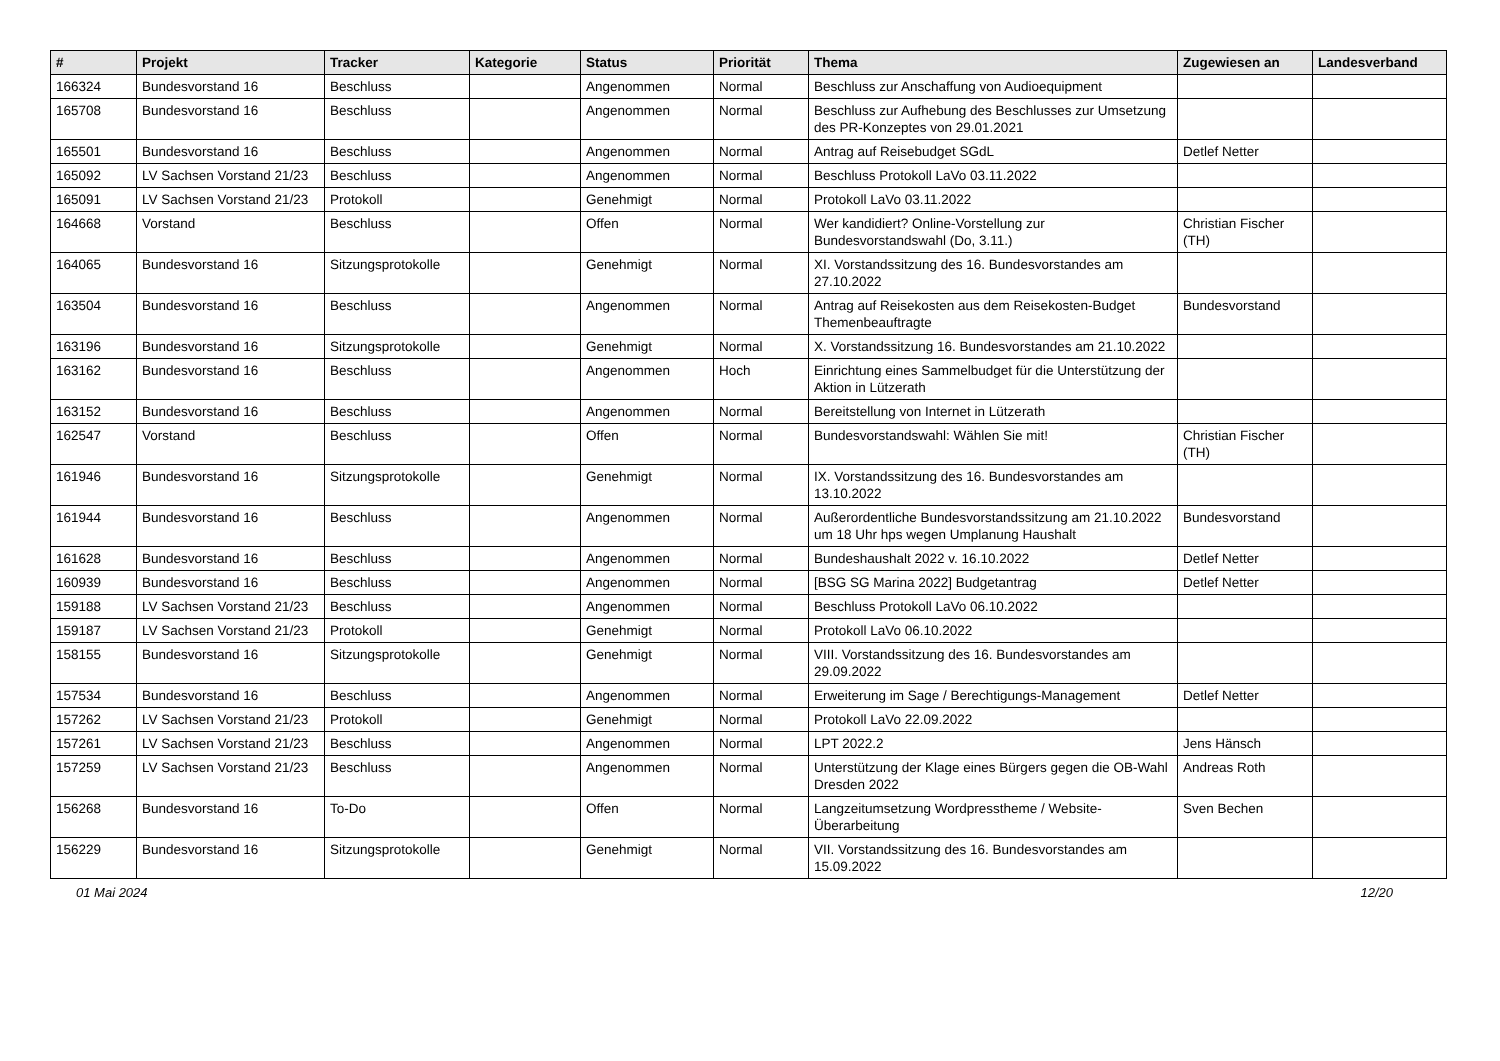| # | Projekt | Tracker | Kategorie | Status | Priorität | Thema | Zugewiesen an | Landesverband |
| --- | --- | --- | --- | --- | --- | --- | --- | --- |
| 166324 | Bundesvorstand 16 | Beschluss | | Angenommen | Normal | Beschluss zur Anschaffung von Audioequipment | | |
| 165708 | Bundesvorstand 16 | Beschluss | | Angenommen | Normal | Beschluss zur Aufhebung des Beschlusses zur Umsetzung des PR-Konzeptes von 29.01.2021 | | |
| 165501 | Bundesvorstand 16 | Beschluss | | Angenommen | Normal | Antrag auf Reisebudget SGdL | Detlef Netter | |
| 165092 | LV Sachsen Vorstand 21/23 | Beschluss | | Angenommen | Normal | Beschluss Protokoll LaVo 03.11.2022 | | |
| 165091 | LV Sachsen Vorstand 21/23 | Protokoll | | Genehmigt | Normal | Protokoll LaVo 03.11.2022 | | |
| 164668 | Vorstand | Beschluss | | Offen | Normal | Wer kandidiert? Online-Vorstellung zur Bundesvorstandswahl (Do, 3.11.) | Christian Fischer (TH) | |
| 164065 | Bundesvorstand 16 | Sitzungsprotokolle | | Genehmigt | Normal | XI. Vorstandssitzung des 16. Bundesvorstandes am 27.10.2022 | | |
| 163504 | Bundesvorstand 16 | Beschluss | | Angenommen | Normal | Antrag auf Reisekosten aus dem Reisekosten-Budget Themenbeauftragte | Bundesvorstand | |
| 163196 | Bundesvorstand 16 | Sitzungsprotokolle | | Genehmigt | Normal | X. Vorstandssitzung 16. Bundesvorstandes am 21.10.2022 | | |
| 163162 | Bundesvorstand 16 | Beschluss | | Angenommen | Hoch | Einrichtung eines Sammelbudget für die Unterstützung der Aktion in Lützerath | | |
| 163152 | Bundesvorstand 16 | Beschluss | | Angenommen | Normal | Bereitstellung von Internet in Lützerath | | |
| 162547 | Vorstand | Beschluss | | Offen | Normal | Bundesvorstandswahl: Wählen Sie mit! | Christian Fischer (TH) | |
| 161946 | Bundesvorstand 16 | Sitzungsprotokolle | | Genehmigt | Normal | IX. Vorstandssitzung des 16. Bundesvorstandes am 13.10.2022 | | |
| 161944 | Bundesvorstand 16 | Beschluss | | Angenommen | Normal | Außerordentliche Bundesvorstandssitzung am 21.10.2022 um 18 Uhr hps wegen Umplanung Haushalt | Bundesvorstand | |
| 161628 | Bundesvorstand 16 | Beschluss | | Angenommen | Normal | Bundeshaushalt 2022 v. 16.10.2022 | Detlef Netter | |
| 160939 | Bundesvorstand 16 | Beschluss | | Angenommen | Normal | [BSG SG Marina 2022] Budgetantrag | Detlef Netter | |
| 159188 | LV Sachsen Vorstand 21/23 | Beschluss | | Angenommen | Normal | Beschluss Protokoll LaVo 06.10.2022 | | |
| 159187 | LV Sachsen Vorstand 21/23 | Protokoll | | Genehmigt | Normal | Protokoll LaVo 06.10.2022 | | |
| 158155 | Bundesvorstand 16 | Sitzungsprotokolle | | Genehmigt | Normal | VIII. Vorstandssitzung des 16. Bundesvorstandes am 29.09.2022 | | |
| 157534 | Bundesvorstand 16 | Beschluss | | Angenommen | Normal | Erweiterung im Sage / Berechtigungs-Management | Detlef Netter | |
| 157262 | LV Sachsen Vorstand 21/23 | Protokoll | | Genehmigt | Normal | Protokoll LaVo 22.09.2022 | | |
| 157261 | LV Sachsen Vorstand 21/23 | Beschluss | | Angenommen | Normal | LPT 2022.2 | Jens Hänsch | |
| 157259 | LV Sachsen Vorstand 21/23 | Beschluss | | Angenommen | Normal | Unterstützung der Klage eines Bürgers gegen die OB-Wahl Dresden 2022 | Andreas Roth | |
| 156268 | Bundesvorstand 16 | To-Do | | Offen | Normal | Langzeitumsetzung Wordpresstheme / Website-Überarbeitung | Sven Bechen | |
| 156229 | Bundesvorstand 16 | Sitzungsprotokolle | | Genehmigt | Normal | VII. Vorstandssitzung des 16. Bundesvorstandes am 15.09.2022 | | |
01 Mai 2024 12/20